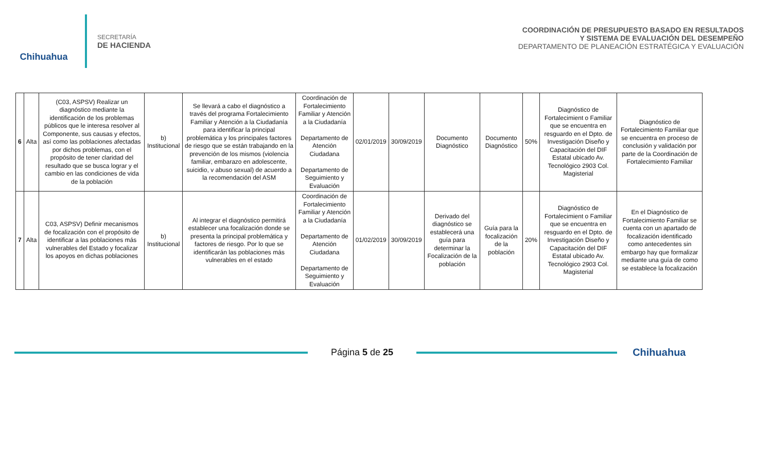Chihuahua
SECRETARÍA
DE HACIENDA
COORDINACIÓN DE PRESUPUESTO BASADO EN RESULTADOS
Y SISTEMA DE EVALUACIÓN DEL DESEMPEÑO
DEPARTAMENTO DE PLANEACIÓN ESTRATÉGICA Y EVALUACIÓN
| 6 | Alta | (C03, ASPSV) Realizar un diagnóstico mediante la identificación de los problemas públicos que le interesa resolver al Componente, sus causas y efectos, así como las poblaciones afectadas por dichos problemas, con el propósito de tener claridad del resultado que se busca lograr y el cambio en las condiciones de vida de la población | b) Institucional | Se llevará a cabo el diagnóstico a través del programa Fortalecimiento Familiar y Atención a la Ciudadanía para identificar la principal problemática y los principales factores de riesgo que se están trabajando en la prevención de los mismos (violencia familiar, embarazo en adolescente, suicidio, v abuso sexual) de acuerdo a la recomendación del ASM | Coordinación de Fortalecimiento Familiar y Atención a la Ciudadanía Departamento de Atención Ciudadana Departamento de Seguimiento y Evaluación | 02/01/2019 | 30/09/2019 | Documento Diagnóstico | Documento Diagnóstico | 50% | Diagnóstico de Fortalecimient o Familiar que se encuentra en resguardo en el Dpto. de Investigación Diseño y Capacitación del DIF Estatal ubicado Av. Tecnológico 2903 Col. Magisterial | Diagnóstico de Fortalecimiento Familiar que se encuentra en proceso de conclusión y validación por parte de la Coordinación de Fortalecimiento Familiar |
| 7 | Alta | C03, ASPSV) Definir mecanismos de focalización con el propósito de identificar a las poblaciones más vulnerables del Estado y focalizar los apoyos en dichas poblaciones | b) Institucional | Al integrar el diagnóstico permitirá establecer una focalización donde se presenta la principal problemática y factores de riesgo. Por lo que se identificarán las poblaciones más vulnerables en el estado | Coordinación de Fortalecimiento Familiar y Atención a la Ciudadanía Departamento de Atención Ciudadana Departamento de Seguimiento y Evaluación | 01/02/2019 | 30/09/2019 | Derivado del diagnóstico se establecerá una guía para determinar la Focalización de la población | Guía para la focalización de la población | 20% | Diagnóstico de Fortalecimient o Familiar que se encuentra en resguardo en el Dpto. de Investigación Diseño y Capacitación del DIF Estatal ubicado Av. Tecnológico 2903 Col. Magisterial | En el Diagnóstico de Fortalecimiento Familiar se cuenta con un apartado de focalización identificado como antecedentes sin embargo hay que formalizar mediante una guía de como se establece la focalización |
Página 5 de 25 Chihuahua